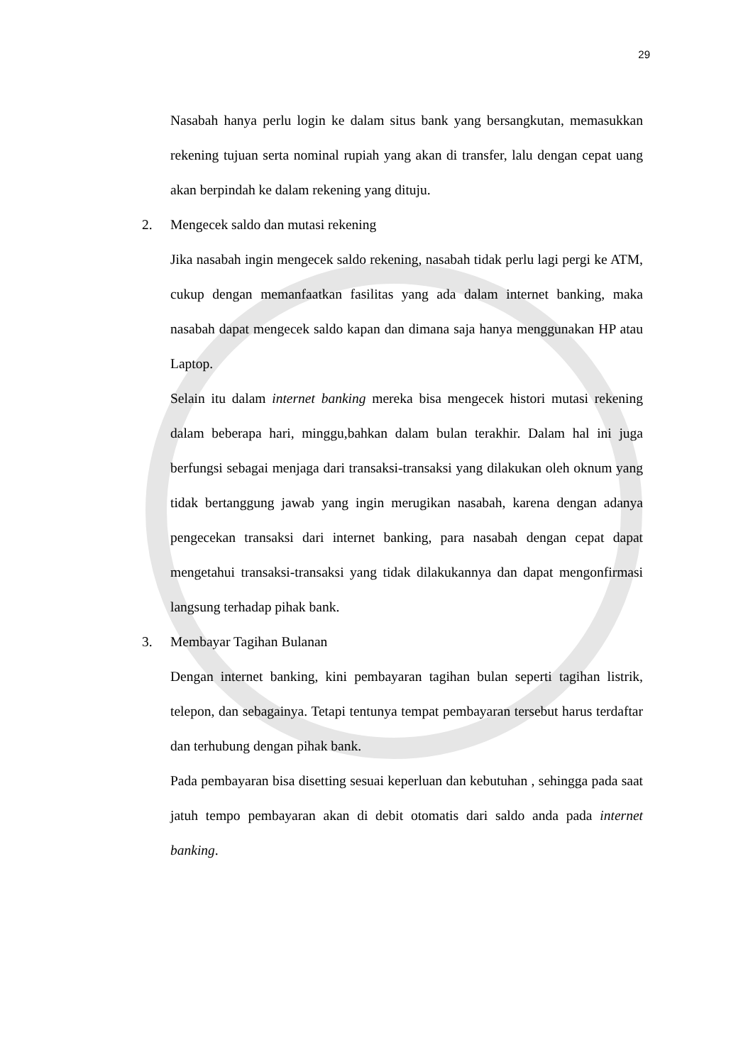29
Nasabah hanya perlu login ke dalam situs bank yang bersangkutan, memasukkan rekening tujuan serta nominal rupiah yang akan di transfer, lalu dengan cepat uang akan berpindah ke dalam rekening yang dituju.
2. Mengecek saldo dan mutasi rekening
Jika nasabah ingin mengecek saldo rekening, nasabah tidak perlu lagi pergi ke ATM, cukup dengan memanfaatkan fasilitas yang ada dalam internet banking, maka nasabah dapat mengecek saldo kapan dan dimana saja hanya menggunakan HP atau Laptop.
Selain itu dalam internet banking mereka bisa mengecek histori mutasi rekening dalam beberapa hari, minggu,bahkan dalam bulan terakhir. Dalam hal ini juga berfungsi sebagai menjaga dari transaksi-transaksi yang dilakukan oleh oknum yang tidak bertanggung jawab yang ingin merugikan nasabah, karena dengan adanya pengecekan transaksi dari internet banking, para nasabah dengan cepat dapat mengetahui transaksi-transaksi yang tidak dilakukannya dan dapat mengonfirmasi langsung terhadap pihak bank.
3. Membayar Tagihan Bulanan
Dengan internet banking, kini pembayaran tagihan bulan seperti tagihan listrik, telepon, dan sebagainya. Tetapi tentunya tempat pembayaran tersebut harus terdaftar dan terhubung dengan pihak bank.
Pada pembayaran bisa disetting sesuai keperluan dan kebutuhan , sehingga pada saat jatuh tempo pembayaran akan di debit otomatis dari saldo anda pada internet banking.